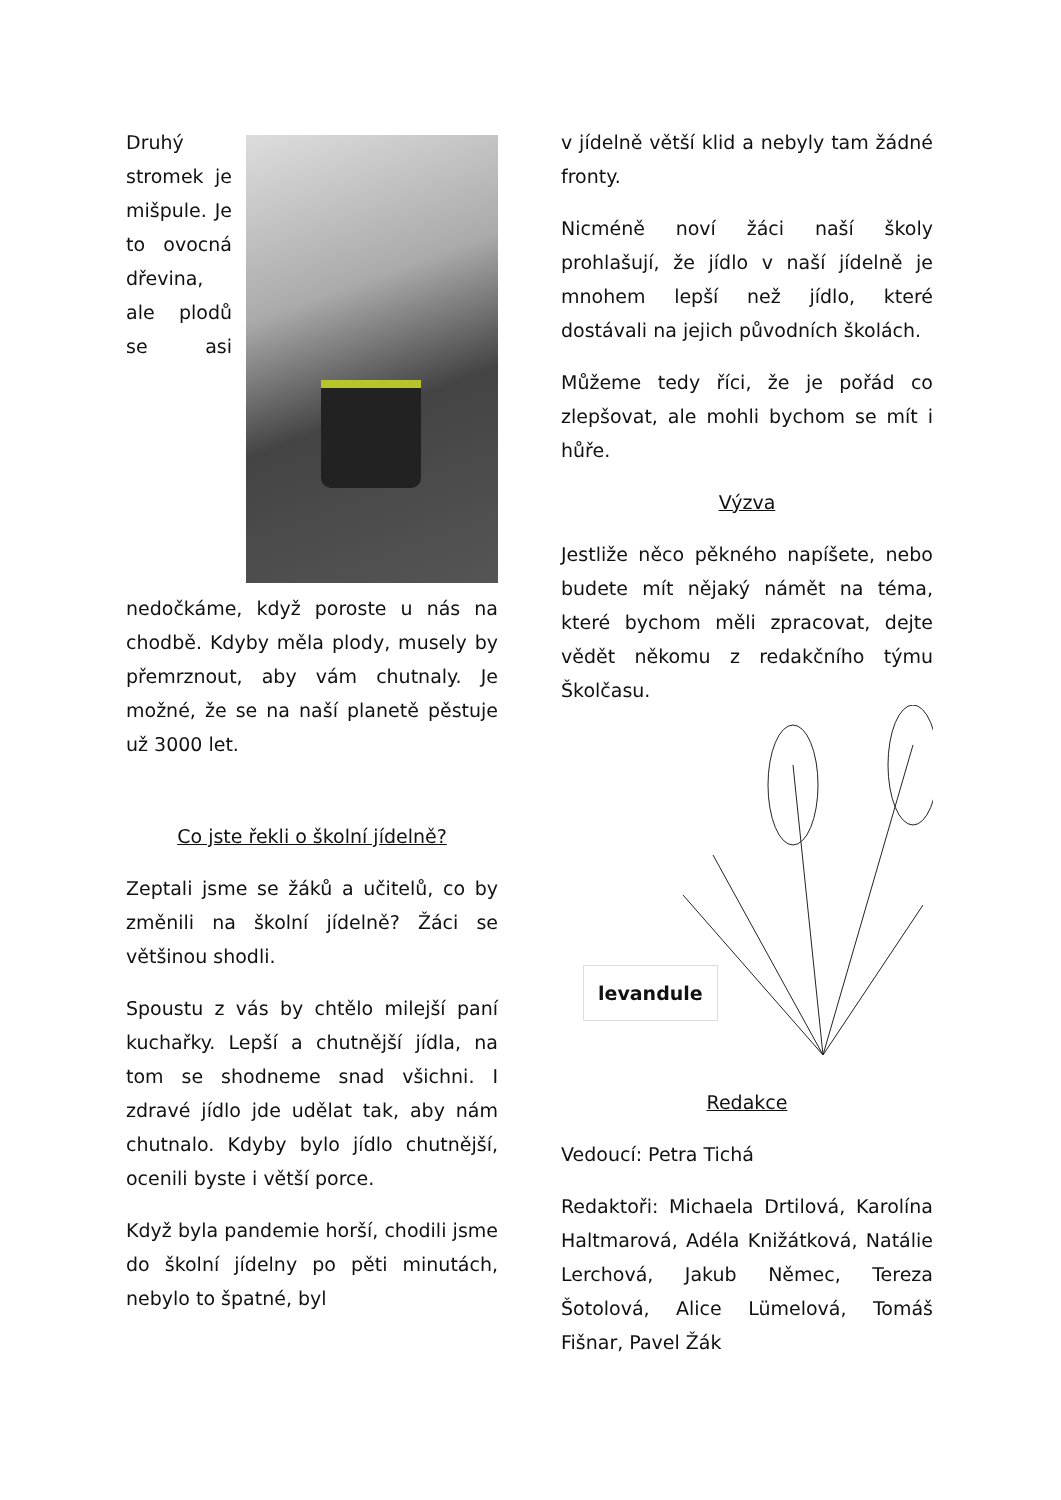Druhý stromek je mišpule. Je to ovocná dřevina, ale plodů se asi nedočkáme, když poroste u nás na chodbě. Kdyby měla plody, musely by přemrznout, aby vám chutnaly. Je možné, že se na naší planetě pěstuje už 3000 let.
Co jste řekli o školní jídelně?
Zeptali jsme se žáků a učitelů, co by změnili na školní jídelně? Žáci se většinou shodli.
Spoustu z vás by chtělo milejší paní kuchařky. Lepší a chutnější jídla, na tom se shodneme snad všichni. I zdravé jídlo jde udělat tak, aby nám chutnalo. Kdyby bylo jídlo chutnější, ocenili byste i větší porce.
Když byla pandemie horší, chodili jsme do školní jídelny po pěti minutách, nebylo to špatné, byl
v jídelně větší klid a nebyly tam žádné fronty.
Nicméně noví žáci naší školy prohlašují, že jídlo v naší jídelně je mnohem lepší než jídlo, které dostávali na jejich původních školách.
Můžeme tedy říci, že je pořád co zlepšovat, ale mohli bychom se mít i hůře.
Výzva
Jestliže něco pěkného napíšete, nebo budete mít nějaký námět na téma, které bychom měli zpracovat, dejte vědět někomu z redakčního týmu Školčasu.
levandule
Redakce
Vedoucí: Petra Tichá
Redaktoři: Michaela Drtilová, Karolína Haltmarová, Adéla Knižátková, Natálie Lerchová, Jakub Němec, Tereza Šotolová, Alice Lümelová, Tomáš Fišnar, Pavel Žák